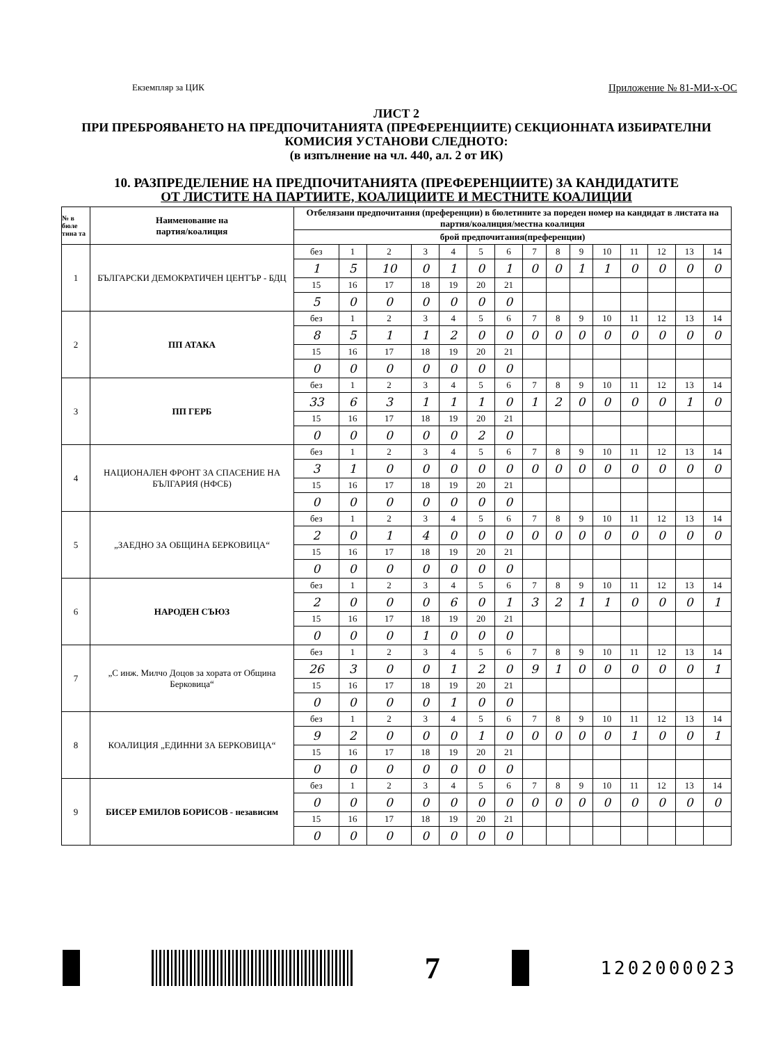Екземпляр за ЦИК Приложение № 81-МИ-х-ОС
ЛИСТ 2
ПРИ ПРЕБРОЯВАНЕТО НА ПРЕДПОЧИТАНИЯТА (ПРЕФЕРЕНЦИИТЕ) СЕКЦИОННАТА ИЗБИРАТЕЛНИ КОМИСИЯ УСТАНОВИ СЛЕДНОТО:
(в изпълнение на чл. 440, ал. 2 от ИК)
10. РАЗПРЕДЕЛЕНИЕ НА ПРЕДПОЧИТАНИЯТА (ПРЕФЕРЕНЦИИТЕ) ЗА КАНДИДАТИТЕ
ОТ ЛИСТИТЕ НА ПАРТИИТЕ, КОАЛИЦИИТЕ И МЕСТНИТЕ КОАЛИЦИИ
| № в бюле тина та | Наименование на партия/коалиция | Отбелязани предпочитания (преференции) в бюлетините за пореден номер на кандидат в листата на партия/коалиция/местна коалиция | | | | | | | | | | | | | | |
| --- | --- | --- | --- | --- | --- | --- | --- | --- | --- | --- | --- | --- | --- | --- | --- | --- |
| | | брой предпочитания(преференции) | | | | | | | | | | | | | | |
| 1 | БЪЛГАРСКИ ДЕМОКРАТИЧЕН ЦЕНТЪР - БДЦ | без | 1 | 2 | 3 | 4 | 5 | 6 | 7 | 8 | 9 | 10 | 11 | 12 | 13 | 14 |
| | | 1 | 5 | 10 | 0 | 1 | 0 | 1 | 0 | 0 | 1 | 1 | 0 | 0 | 0 | 0 |
| | | 15 | 16 | 17 | 18 | 19 | 20 | 21 | | | | | | | | |
| | | 5 | 0 | 0 | 0 | 0 | 0 | 0 | | | | | | | | |
| 2 | ПП АТАКА | без | 1 | 2 | 3 | 4 | 5 | 6 | 7 | 8 | 9 | 10 | 11 | 12 | 13 | 14 |
| | | 8 | 5 | 1 | 1 | 2 | 0 | 0 | 0 | 0 | 0 | 0 | 0 | 0 | 0 | 0 |
| | | 15 | 16 | 17 | 18 | 19 | 20 | 21 | | | | | | | | |
| | | 0 | 0 | 0 | 0 | 0 | 0 | 0 | | | | | | | | |
| 3 | ПП ГЕРБ | без | 1 | 2 | 3 | 4 | 5 | 6 | 7 | 8 | 9 | 10 | 11 | 12 | 13 | 14 |
| | | 33 | 6 | 3 | 1 | 1 | 1 | 0 | 1 | 2 | 0 | 0 | 0 | 0 | 1 | 0 |
| | | 15 | 16 | 17 | 18 | 19 | 20 | 21 | | | | | | | | |
| | | 0 | 0 | 0 | 0 | 0 | 2 | 0 | | | | | | | | |
| 4 | НАЦИОНАЛЕН ФРОНТ ЗА СПАСЕНИЕ НА БЪЛГАРИЯ (НФСБ) | без | 1 | 2 | 3 | 4 | 5 | 6 | 7 | 8 | 9 | 10 | 11 | 12 | 13 | 14 |
| | | 3 | 1 | 0 | 0 | 0 | 0 | 0 | 0 | 0 | 0 | 0 | 0 | 0 | 0 | 0 |
| | | 15 | 16 | 17 | 18 | 19 | 20 | 21 | | | | | | | | |
| | | 0 | 0 | 0 | 0 | 0 | 0 | 0 | | | | | | | | |
| 5 | „ЗАЕДНО ЗА ОБЩИНА БЕРКОВИЦА“ | без | 1 | 2 | 3 | 4 | 5 | 6 | 7 | 8 | 9 | 10 | 11 | 12 | 13 | 14 |
| | | 2 | 0 | 1 | 4 | 0 | 0 | 0 | 0 | 0 | 0 | 0 | 0 | 0 | 0 | 0 |
| | | 15 | 16 | 17 | 18 | 19 | 20 | 21 | | | | | | | | |
| | | 0 | 0 | 0 | 0 | 0 | 0 | 0 | | | | | | | | |
| 6 | НАРОДЕН СЪЮЗ | без | 1 | 2 | 3 | 4 | 5 | 6 | 7 | 8 | 9 | 10 | 11 | 12 | 13 | 14 |
| | | 2 | 0 | 0 | 0 | 6 | 0 | 1 | 3 | 2 | 1 | 1 | 0 | 0 | 0 | 1 |
| | | 15 | 16 | 17 | 18 | 19 | 20 | 21 | | | | | | | | |
| | | 0 | 0 | 0 | 1 | 0 | 0 | 0 | | | | | | | | |
| 7 | „С инж. Милчо Доцов за хората от Община Берковица“ | без | 1 | 2 | 3 | 4 | 5 | 6 | 7 | 8 | 9 | 10 | 11 | 12 | 13 | 14 |
| | | 26 | 3 | 0 | 0 | 1 | 2 | 0 | 9 | 1 | 0 | 0 | 0 | 0 | 0 | 1 |
| | | 15 | 16 | 17 | 18 | 19 | 20 | 21 | | | | | | | | |
| | | 0 | 0 | 0 | 0 | 1 | 0 | 0 | | | | | | | | |
| 8 | КОАЛИЦИЯ „ЕДИННИ ЗА БЕРКОВИЦА“ | без | 1 | 2 | 3 | 4 | 5 | 6 | 7 | 8 | 9 | 10 | 11 | 12 | 13 | 14 |
| | | 9 | 2 | 0 | 0 | 0 | 1 | 0 | 0 | 0 | 0 | 0 | 1 | 0 | 0 | 1 |
| | | 15 | 16 | 17 | 18 | 19 | 20 | 21 | | | | | | | | |
| | | 0 | 0 | 0 | 0 | 0 | 0 | 0 | | | | | | | | |
| 9 | БИСЕР ЕМИЛОВ БОРИСОВ - независим | без | 1 | 2 | 3 | 4 | 5 | 6 | 7 | 8 | 9 | 10 | 11 | 12 | 13 | 14 |
| | | 0 | 0 | 0 | 0 | 0 | 0 | 0 | 0 | 0 | 0 | 0 | 0 | 0 | 0 | 0 |
| | | 15 | 16 | 17 | 18 | 19 | 20 | 21 | | | | | | | | |
| | | 0 | 0 | 0 | 0 | 0 | 0 | 0 | | | | | | | | |
7
1202000023